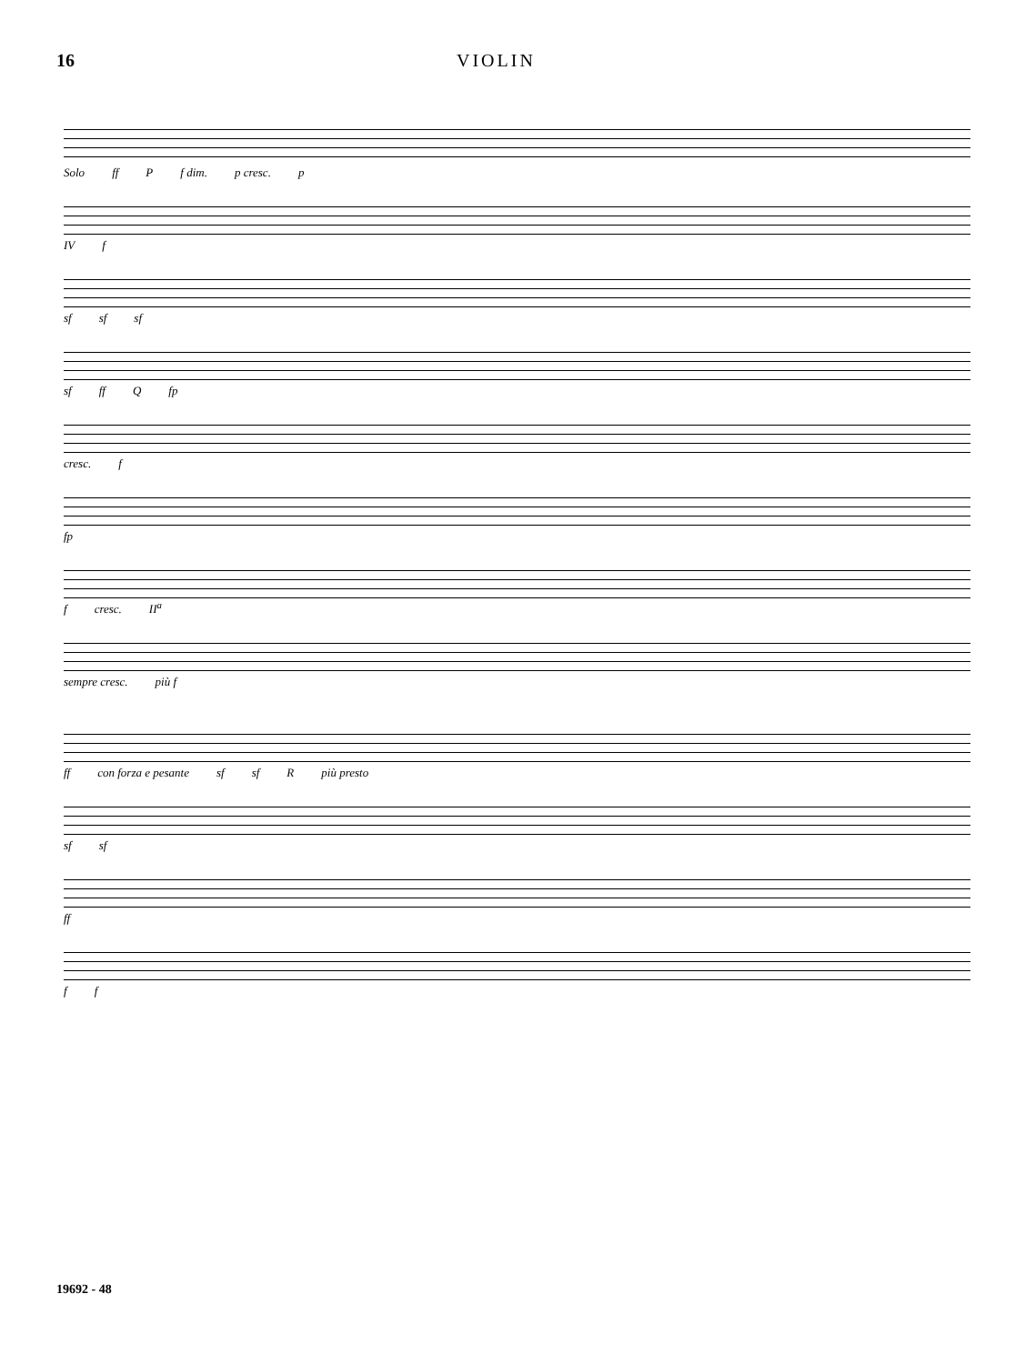16 VIOLIN
Solo ff P f dim. p cresc. p
IV f
sf sf sf
sf ff Q fp
cresc. f
fp
f cresc. II<sup>a</sup>
sempre cresc. più f
ff con forza e pesante sf sf R più presto
sf sf
ff
f f
19692 - 48